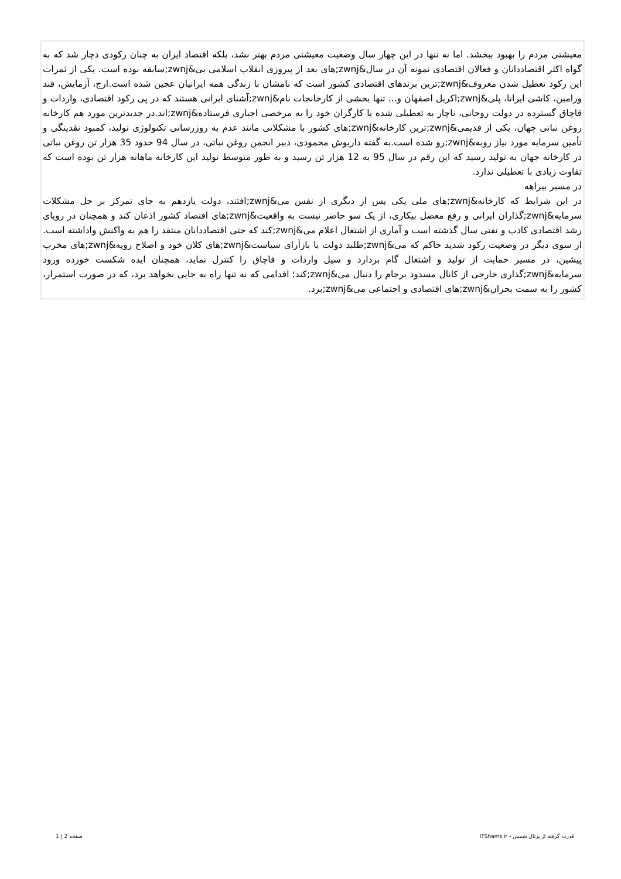معیشتی مردم را بهبود ببخشد. اما نه تنها در این چهار سال وضعیت معیشتی مردم بهتر نشد، بلکه اقتصاد ایران به چنان رکودی دچار شد که به گواه اکثر اقتصاددانان و فعالان اقتصادی نمونه آن در سال&zwnj;های بعد از پیروزی انقلاب اسلامی بی&zwnj;سابقه بوده است. یکی از ثمرات این رکود تعطیل شدن معروف&zwnj;ترین برندهای اقتصادی کشور است که نامشان با زندگی همه ایرانیان عجین شده است.ارج، آزمایش، قند ورامین، کاشی ایرانا، پلی&zwnj;اکریل اصفهان و... تنها بخشی از کارخانجات نام&zwnj;آشنای ایرانی هستند که در پی رکود اقتصادی، واردات و قاچاق گسترده در دولت روحانی، ناچار به تعطیلی شده یا کارگران خود را به مرخصی اجباری فرستاده&zwnj;اند.در جدیدترین مورد هم کارخانه روغن نباتی جهان، یکی از قدیمی&zwnj;ترین کارخانه&zwnj;های کشور با مشکلاتی مانند عدم به روزرسانی تکنولوژی تولید، کمبود نقدینگی و تأمین سرمایه مورد نیاز روبه&zwnj;رو شده است.به گفته داریوش محمودی، دبیر انجمن روغن نباتی، در سال 94 حدود 35 هزار تن روغن نباتی در کارخانه جهان به تولید رسید که این رقم در سال 95 به 12 هزار تن رسید و به طور متوسط تولید این کارخانه ماهانه هزار تن بوده است که تفاوت زیادی با تعطیلی ندارد.
در مسیر بیراهه
در این شرایط که کارخانه&zwnj;های ملی یکی پس از دیگری از نفس می&zwnj;افتند، دولت یازدهم به جای تمرکز بر حل مشکلات سرمایه&zwnj;گذاران ایرانی و رفع معضل بیکاری، از یک سو حاضر نیست به واقعیت&zwnj;های اقتصاد کشور اذعان کند و همچنان در رویای رشد اقتصادی کاذب و نفتی سال گذشته است و آماری از اشتغال اعلام می&zwnj;کند که حتی اقتصاددانان منتقد را هم به واکنش واداشته است. از سوی دیگر در وضعیت رکود شدید حاکم که می&zwnj;طلبد دولت با بازآرای سیاست&zwnj;های کلان خود و اصلاح رویه&zwnj;های مخرب پیشین، در مسیر حمایت از تولید و اشتغال گام بردارد و سیل واردات و قاچاق را کنترل نماید، همچنان ایده شکست خورده ورود سرمایه&zwnj;گذاری خارجی از کانال مسدود برجام را دنبال می&zwnj;کند؛ اقدامی که نه تنها راه به جایی نخواهد برد، که در صورت استمرار، کشور را به سمت بحران&zwnj;های اقتصادی و اجتماعی می&zwnj;برد.
قدرت گرفته از پرتال شمس - ITShams.ir صفحه 2 | 1